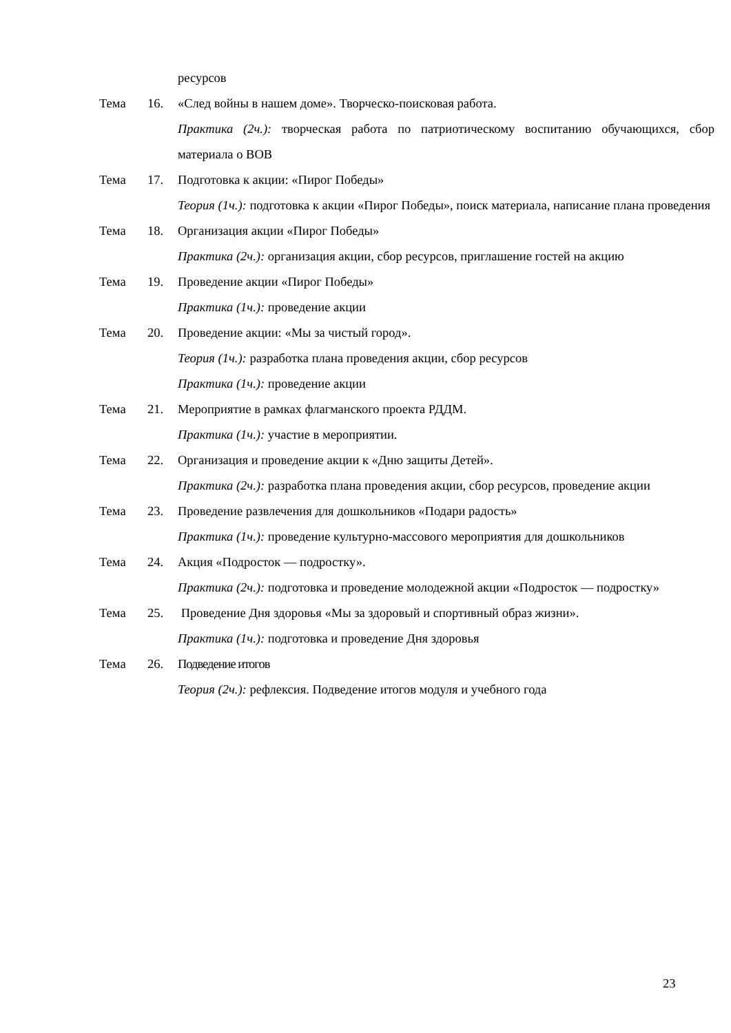ресурсов
Тема 16. «След войны в нашем доме». Творческо-поисковая работа.
Практика (2ч.): творческая работа по патриотическому воспитанию обучающихся, сбор материала о ВОВ
Тема 17. Подготовка к акции: «Пирог Победы»
Теория (1ч.): подготовка к акции «Пирог Победы», поиск материала, написание плана проведения
Тема 18. Организация акции «Пирог Победы»
Практика (2ч.): организация акции, сбор ресурсов, приглашение гостей на акцию
Тема 19. Проведение акции «Пирог Победы»
Практика (1ч.): проведение акции
Тема 20. Проведение акции: «Мы за чистый город».
Теория (1ч.): разработка плана проведения акции, сбор ресурсов
Практика (1ч.): проведение акции
Тема 21. Мероприятие в рамках флагманского проекта РДДМ.
Практика (1ч.): участие в мероприятии.
Тема 22. Организация и проведение акции к «Дню защиты Детей».
Практика (2ч.): разработка плана проведения акции, сбор ресурсов, проведение акции
Тема 23. Проведение развлечения для дошкольников «Подари радость»
Практика (1ч.): проведение культурно-массового мероприятия для дошкольников
Тема 24. Акция «Подросток — подростку».
Практика (2ч.): подготовка и проведение молодежной акции «Подросток — подростку»
Тема 25. Проведение Дня здоровья «Мы за здоровый и спортивный образ жизни».
Практика (1ч.): подготовка и проведение Дня здоровья
Тема 26. Подведение итогов
Теория (2ч.): рефлексия. Подведение итогов модуля и учебного года
23